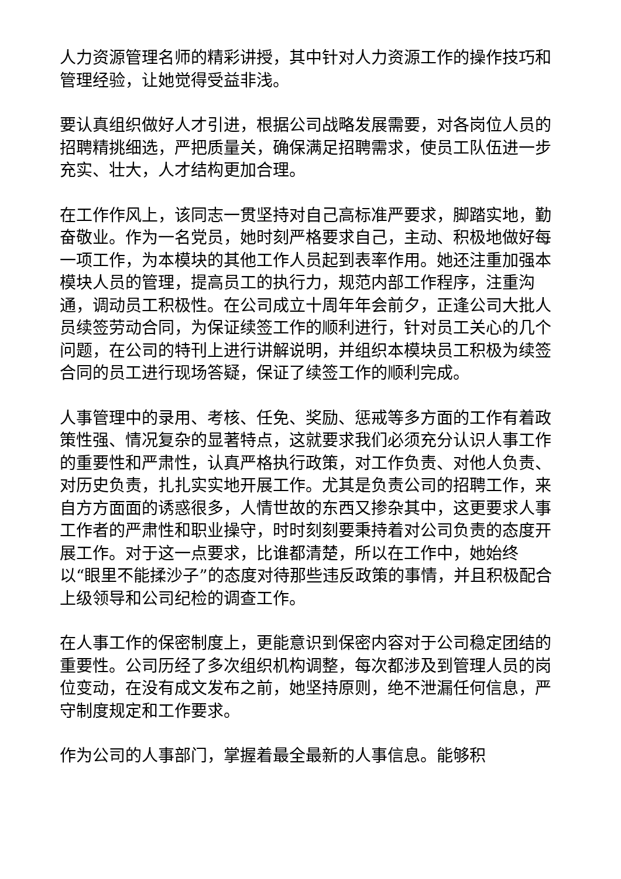人力资源管理名师的精彩讲授，其中针对人力资源工作的操作技巧和管理经验，让她觉得受益非浅。
要认真组织做好人才引进，根据公司战略发展需要，对各岗位人员的招聘精挑细选，严把质量关，确保满足招聘需求，使员工队伍进一步充实、壮大，人才结构更加合理。
在工作作风上，该同志一贯坚持对自己高标准严要求，脚踏实地，勤奋敬业。作为一名党员，她时刻严格要求自己，主动、积极地做好每一项工作，为本模块的其他工作人员起到表率作用。她还注重加强本模块人员的管理，提高员工的执行力，规范内部工作程序，注重沟通，调动员工积极性。在公司成立十周年年会前夕，正逢公司大批人员续签劳动合同，为保证续签工作的顺利进行，针对员工关心的几个问题，在公司的特刊上进行讲解说明，并组织本模块员工积极为续签合同的员工进行现场答疑，保证了续签工作的顺利完成。
人事管理中的录用、考核、任免、奖励、惩戒等多方面的工作有着政策性强、情况复杂的显著特点，这就要求我们必须充分认识人事工作的重要性和严肃性，认真严格执行政策，对工作负责、对他人负责、对历史负责，扎扎实实地开展工作。尤其是负责公司的招聘工作，来自方方面面的诱惑很多，人情世故的东西又掺杂其中，这更要求人事工作者的严肃性和职业操守，时时刻刻要秉持着对公司负责的态度开展工作。对于这一点要求，比谁都清楚，所以在工作中，她始终
以“眼里不能揉沙子”的态度对待那些违反政策的事情，并且积极配合上级领导和公司纪检的调查工作。
在人事工作的保密制度上，更能意识到保密内容对于公司稳定团结的重要性。公司历经了多次组织机构调整，每次都涉及到管理人员的岗位变动，在没有成文发布之前，她坚持原则，绝不泄漏任何信息，严守制度规定和工作要求。
作为公司的人事部门，掌握着最全最新的人事信息。能够积